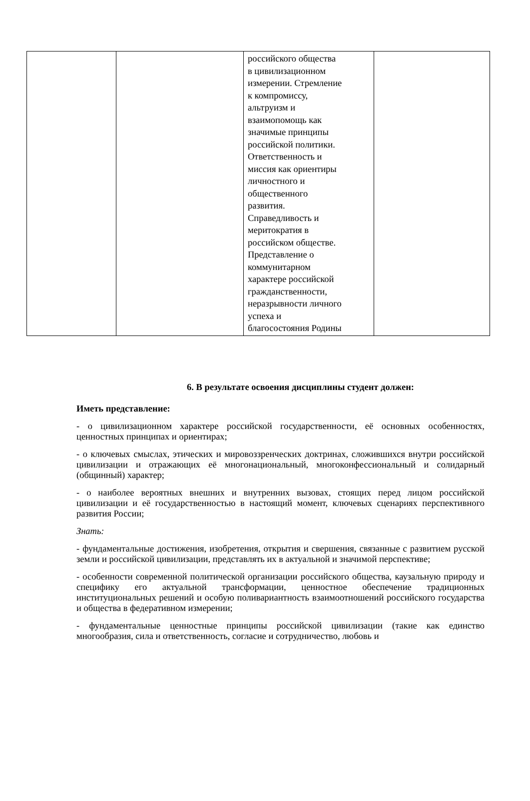| | | российского общества в цивилизационном измерении. Стремление к компромиссу, альтруизм и взаимопомощь как значимые принципы российской политики. Ответственность и миссия как ориентиры личностного и общественного развития. Справедливость и меритократия в российском обществе. Представление о коммунитарном характере российской гражданственности, неразрывности личного успеха и благосостояния Родины | |
6. В результате освоения дисциплины студент должен:
Иметь представление:
- о цивилизационном характере российской государственности, её основных особенностях, ценностных принципах и ориентирах;
- о ключевых смыслах, этических и мировоззренческих доктринах, сложившихся внутри российской цивилизации и отражающих её многонациональный, многоконфессиональный и солидарный (общинный) характер;
- о наиболее вероятных внешних и внутренних вызовах, стоящих перед лицом российской цивилизации и её государственностью в настоящий момент, ключевых сценариях перспективного развития России;
Знать:
- фундаментальные достижения, изобретения, открытия и свершения, связанные с развитием русской земли и российской цивилизации, представлять их в актуальной и значимой перспективе;
- особенности современной политической организации российского общества, каузальную природу и специфику его актуальной трансформации, ценностное обеспечение традиционных институциональных решений и особую поливариантность взаимоотношений российского государства и общества в федеративном измерении;
- фундаментальные ценностные принципы российской цивилизации (такие как единство многообразия, сила и ответственность, согласие и сотрудничество, любовь и